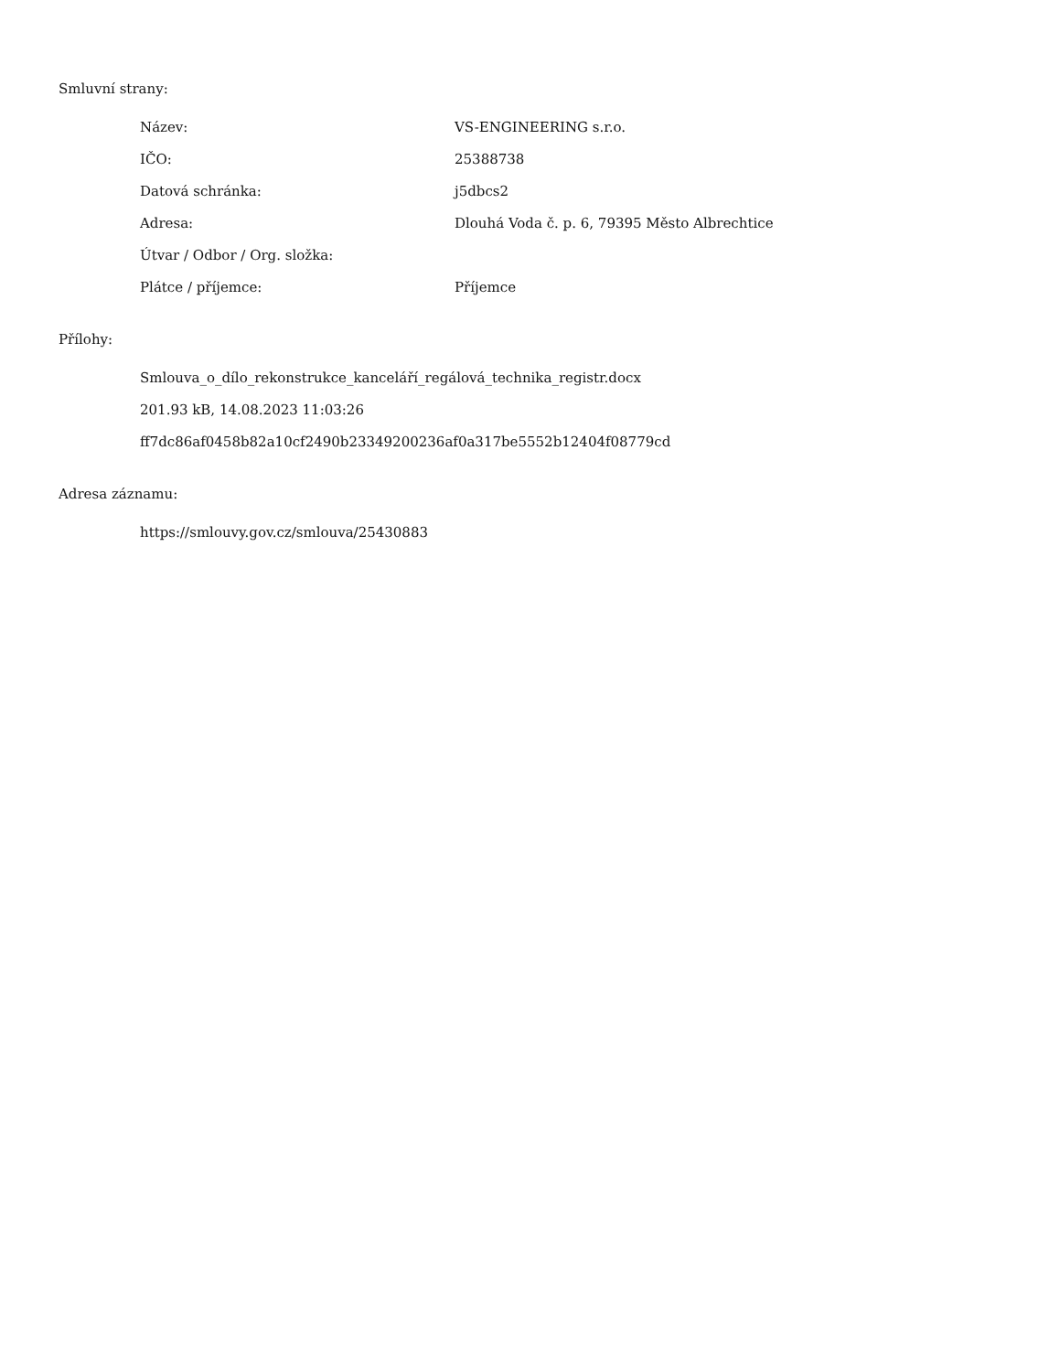Smluvní strany:
| Název: | VS-ENGINEERING s.r.o. |
| IČO: | 25388738 |
| Datová schránka: | j5dbcs2 |
| Adresa: | Dlouhá Voda č. p. 6, 79395 Město Albrechtice |
| Útvar / Odbor / Org. složka: | |
| Plátce / příjemce: | Příjemce |
Přílohy:
Smlouva_o_dílo_rekonstrukce_kanceláří_regálová_technika_registr.docx
201.93 kB, 14.08.2023 11:03:26
ff7dc86af0458b82a10cf2490b23349200236af0a317be5552b12404f08779cd
Adresa záznamu:
https://smlouvy.gov.cz/smlouva/25430883